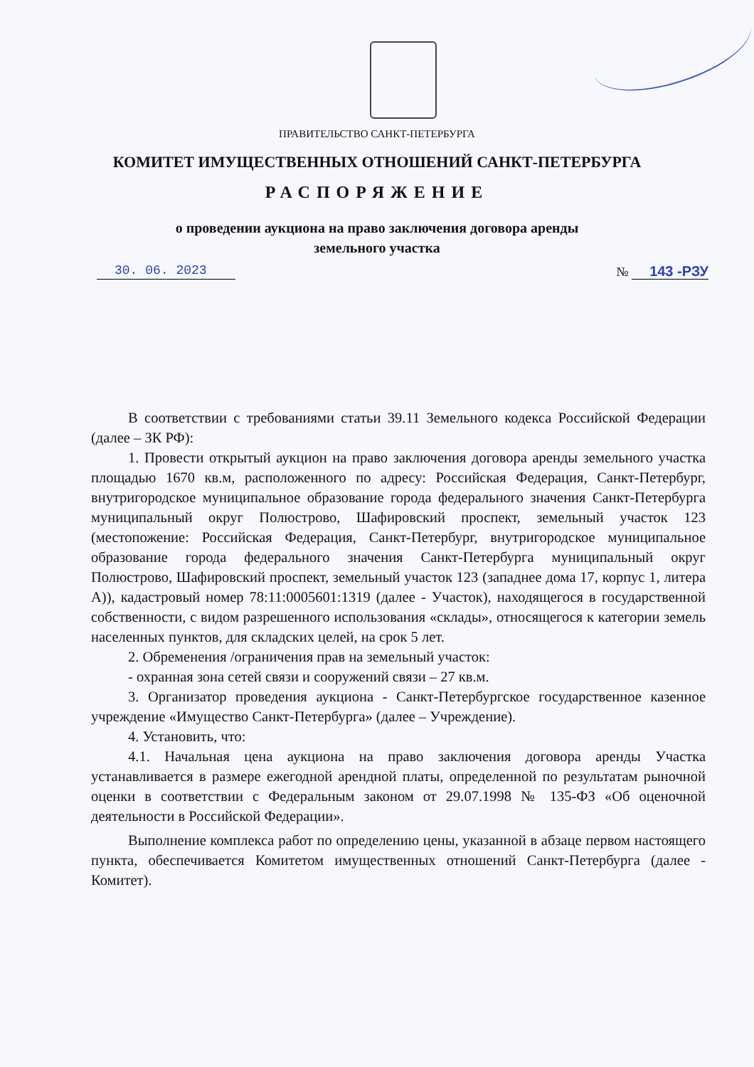ПРАВИТЕЛЬСТВО САНКТ-ПЕТЕРБУРГА
КОМИТЕТ ИМУЩЕСТВЕННЫХ ОТНОШЕНИЙ САНКТ-ПЕТЕРБУРГА
РАСПОРЯЖЕНИЕ
о проведении аукциона на право заключения договора аренды
земельного участка
30. 06. 2023 № 143 -РЗУ
В соответствии с требованиями статьи 39.11 Земельного кодекса Российской Федерации (далее – ЗК РФ):
1. Провести открытый аукцион на право заключения договора аренды земельного участка площадью 1670 кв.м, расположенного по адресу: Российская Федерация, Санкт-Петербург, внутригородское муниципальное образование города федерального значения Санкт-Петербурга муниципальный округ Полюстрово, Шафировский проспект, земельный участок 123 (местопожение: Российская Федерация, Санкт-Петербург, внутригородское муниципальное образование города федерального значения Санкт-Петербурга муниципальный округ Полюстрово, Шафировский проспект, земельный участок 123 (западнее дома 17, корпус 1, литера А)), кадастровый номер 78:11:0005601:1319 (далее - Участок), находящегося в государственной собственности, с видом разрешенного использования «склады», относящегося к категории земель населенных пунктов, для складских целей, на срок 5 лет.
2. Обременения /ограничения прав на земельный участок:
- охранная зона сетей связи и сооружений связи – 27 кв.м.
3. Организатор проведения аукциона - Санкт-Петербургское государственное казенное учреждение «Имущество Санкт-Петербурга» (далее – Учреждение).
4. Установить, что:
4.1. Начальная цена аукциона на право заключения договора аренды Участка устанавливается в размере ежегодной арендной платы, определенной по результатам рыночной оценки в соответствии с Федеральным законом от 29.07.1998 № 135-ФЗ «Об оценочной деятельности в Российской Федерации».
Выполнение комплекса работ по определению цены, указанной в абзаце первом настоящего пункта, обеспечивается Комитетом имущественных отношений Санкт-Петербурга (далее - Комитет).